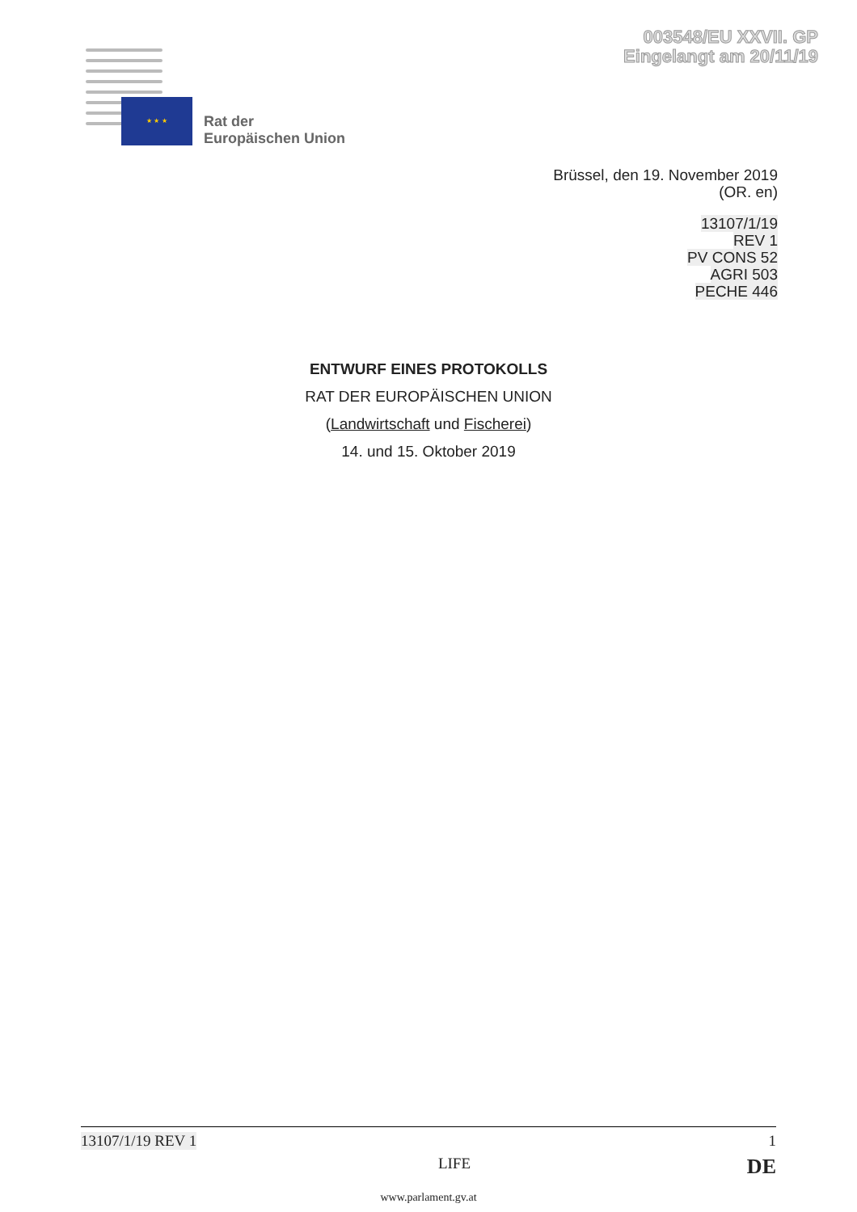003548/EU XXVII. GP
Eingelangt am 20/11/19
★ ★ ★
Rat der
Europäischen Union
Brüssel, den 19. November 2019
(OR. en)
13107/1/19
REV 1
PV CONS 52
AGRI 503
PECHE 446
ENTWURF EINES PROTOKOLLS
RAT DER EUROPÄISCHEN UNION
(Landwirtschaft und Fischerei)
14. und 15. Oktober 2019
13107/1/19 REV 1 1
LIFE DE
www.parlament.gv.at